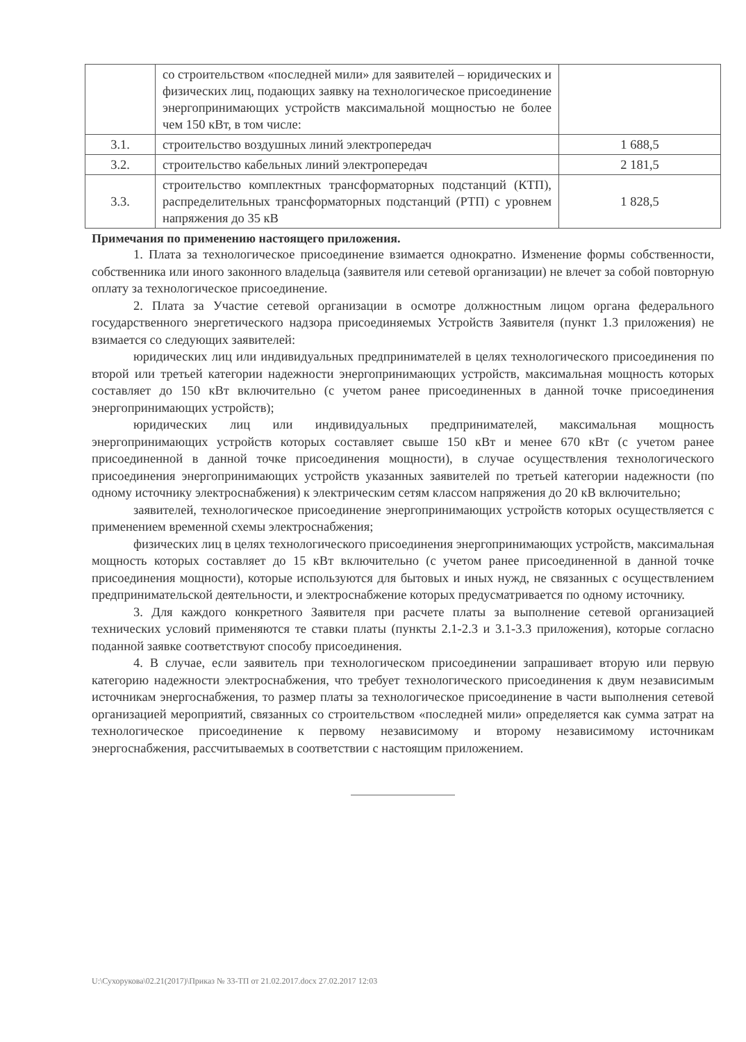| | со строительством «последней мили» для заявителей – юридических и физических лиц, подающих заявку на технологическое присоединение энергопринимающих устройств максимальной мощностью не более чем 150 кВт, в том числе: | |
| 3.1. | строительство воздушных линий электропередач | 1 688,5 |
| 3.2. | строительство кабельных линий электропередач | 2 181,5 |
| 3.3. | строительство комплектных трансформаторных подстанций (КТП), распределительных трансформаторных подстанций (РТП) с уровнем напряжения до 35 кВ | 1 828,5 |
Примечания по применению настоящего приложения.
1. Плата за технологическое присоединение взимается однократно. Изменение формы собственности, собственника или иного законного владельца (заявителя или сетевой организации) не влечет за собой повторную оплату за технологическое присоединение.
2. Плата за Участие сетевой организации в осмотре должностным лицом органа федерального государственного энергетического надзора присоединяемых Устройств Заявителя (пункт 1.3 приложения) не взимается со следующих заявителей:
юридических лиц или индивидуальных предпринимателей в целях технологического присоединения по второй или третьей категории надежности энергопринимающих устройств, максимальная мощность которых составляет до 150 кВт включительно (с учетом ранее присоединенных в данной точке присоединения энергопринимающих устройств);
юридических лиц или индивидуальных предпринимателей, максимальная мощность энергопринимающих устройств которых составляет свыше 150 кВт и менее 670 кВт (с учетом ранее присоединенной в данной точке присоединения мощности), в случае осуществления технологического присоединения энергопринимающих устройств указанных заявителей по третьей категории надежности (по одному источнику электроснабжения) к электрическим сетям классом напряжения до 20 кВ включительно;
заявителей, технологическое присоединение энергопринимающих устройств которых осуществляется с применением временной схемы электроснабжения;
физических лиц в целях технологического присоединения энергопринимающих устройств, максимальная мощность которых составляет до 15 кВт включительно (с учетом ранее присоединенной в данной точке присоединения мощности), которые используются для бытовых и иных нужд, не связанных с осуществлением предпринимательской деятельности, и электроснабжение которых предусматривается по одному источнику.
3. Для каждого конкретного Заявителя при расчете платы за выполнение сетевой организацией технических условий применяются те ставки платы (пункты 2.1-2.3 и 3.1-3.3 приложения), которые согласно поданной заявке соответствуют способу присоединения.
4. В случае, если заявитель при технологическом присоединении запрашивает вторую или первую категорию надежности электроснабжения, что требует технологического присоединения к двум независимым источникам энергоснабжения, то размер платы за технологическое присоединение в части выполнения сетевой организацией мероприятий, связанных со строительством «последней мили» определяется как сумма затрат на технологическое присоединение к первому независимому и второму независимому источникам энергоснабжения, рассчитываемых в соответствии с настоящим приложением.
U:\Сухорукова\02.21(2017)\Приказ № 33-ТП от 21.02.2017.docx 27.02.2017 12:03